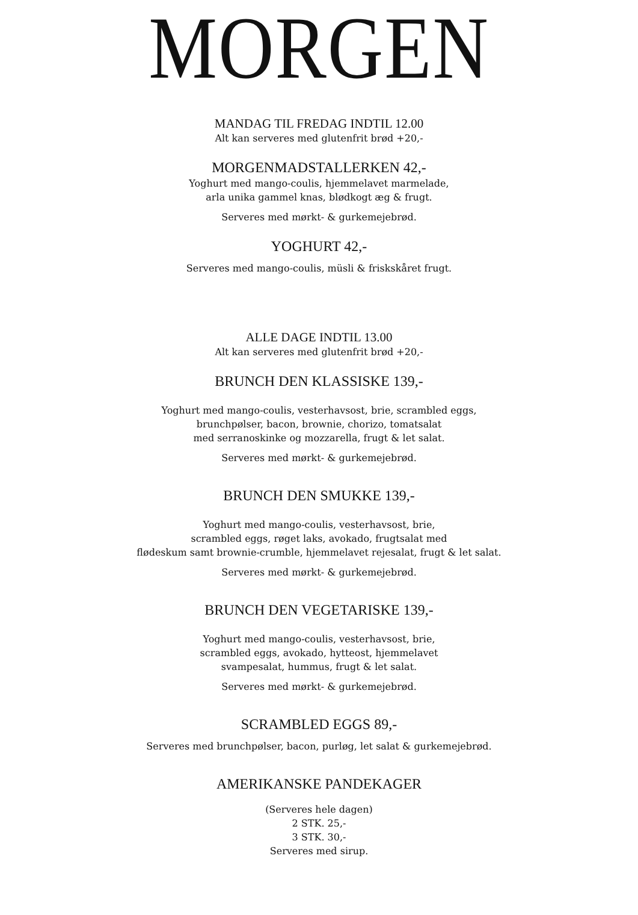MORGEN
MANDAG TIL FREDAG INDTIL 12.00
Alt kan serveres med glutenfrit brød +20,-
MORGENMADSTALLERKEN 42,-
Yoghurt med mango-coulis, hjemmelavet marmelade,
arla unika gammel knas, blødkogt æg & frugt.
Serveres med mørkt- & gurkemejebrød.
YOGHURT 42,-
Serveres med mango-coulis, müsli & friskskåret frugt.
ALLE DAGE INDTIL 13.00
Alt kan serveres med glutenfrit brød +20,-
BRUNCH DEN KLASSISKE 139,-
Yoghurt med mango-coulis, vesterhavsost, brie, scrambled eggs,
brunchpølser, bacon, brownie, chorizo, tomatsalat
med serranoskinke og mozzarella, frugt & let salat.
Serveres med mørkt- & gurkemejebrød.
BRUNCH DEN SMUKKE 139,-
Yoghurt med mango-coulis, vesterhavsost, brie,
scrambled eggs, røget laks, avokado, frugtsalat med
flødeskum samt brownie-crumble, hjemmelavet rejesalat, frugt & let salat.
Serveres med mørkt- & gurkemejebrød.
BRUNCH DEN VEGETARISKE 139,-
Yoghurt med mango-coulis, vesterhavsost, brie,
scrambled eggs, avokado, hytteost, hjemmelavet
svampesalat, hummus, frugt & let salat.
Serveres med mørkt- & gurkemejebrød.
SCRAMBLED EGGS 89,-
Serveres med brunchpølser, bacon, purløg, let salat & gurkemejebrød.
AMERIKANSKE PANDEKAGER
(Serveres hele dagen)
2 STK. 25,-
3 STK. 30,-
Serveres med sirup.